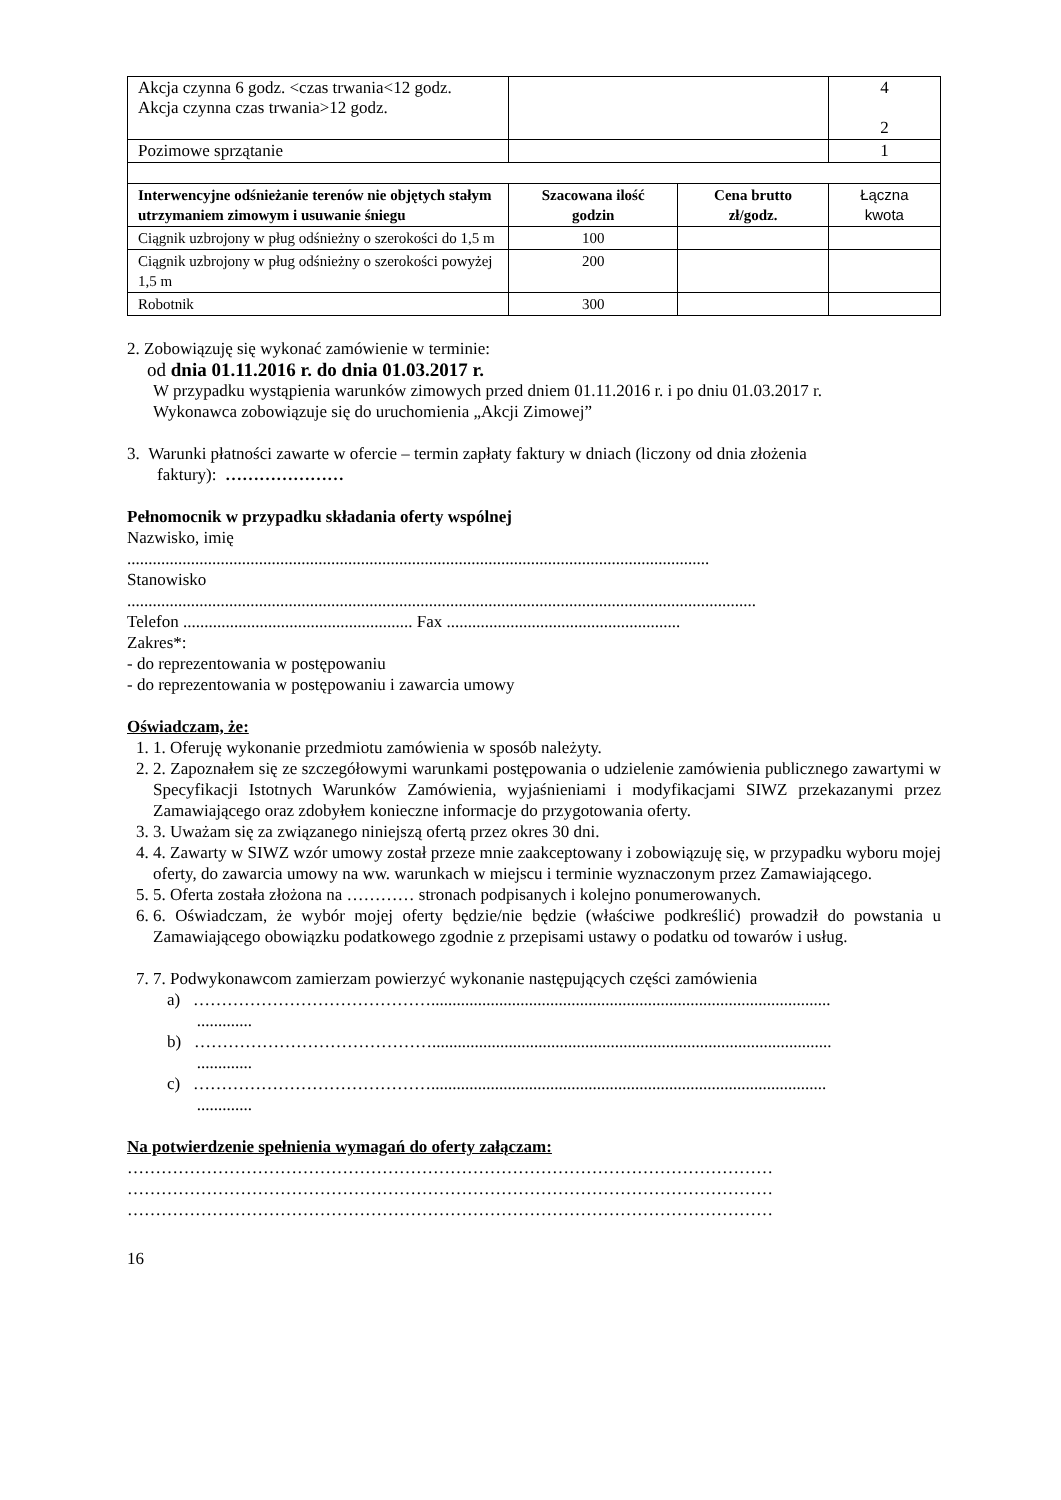| Akcja czynna 6 godz. <czas trwania<12 godz. Akcja czynna czas trwania>12 godz. | | | 4 2 |
| Pozimowe sprzątanie | | | 1 |
| Interwencyjne odśnieżanie terenów nie objętych stałym utrzymaniem zimowym i usuwanie śniegu | Szacowana ilość godzin | Cena brutto zł/godz. | Łączna kwota |
| Ciągnik uzbrojony w pług odśnieżny o szerokości do 1,5 m | 100 | | |
| Ciągnik uzbrojony w pług odśnieżny o szerokości powyżej 1,5 m | 200 | | |
| Robotnik | 300 | | |
2. Zobowiązuję się wykonać zamówienie w terminie:
od dnia 01.11.2016 r. do dnia 01.03.2017 r.
W przypadku wystąpienia warunków zimowych przed dniem 01.11.2016 r. i po dniu 01.03.2017 r.
Wykonawca zobowiązuje się do uruchomienia „Akcji Zimowej”
3. Warunki płatności zawarte w ofercie – termin zapłaty faktury w dniach (liczony od dnia złożenia
faktury): …………………
Pełnomocnik w przypadku składania oferty wspólnej
Nazwisko, imię
.........................................................................................................................................
Stanowisko
....................................................................................................................................................
Telefon ...................................................... Fax .......................................................
Zakres*:
- do reprezentowania w postępowaniu
- do reprezentowania w postępowaniu i zawarcia umowy
Oświadczam, że:
1. 1. Oferuję wykonanie przedmiotu zamówienia w sposób należyty.
2. 2. Zapoznałem się ze szczegółowymi warunkami postępowania o udzielenie zamówienia publicznego zawartymi w Specyfikacji Istotnych Warunków Zamówienia, wyjaśnieniami i modyfikacjami SIWZ przekazanymi przez Zamawiającego oraz zdobyłem konieczne informacje do przygotowania oferty.
3. 3. Uważam się za związanego niniejszą ofertą przez okres 30 dni.
4. 4. Zawarty w SIWZ wzór umowy został przeze mnie zaakceptowany i zobowiązuję się, w przypadku wyboru mojej oferty, do zawarcia umowy na ww. warunkach w miejscu i terminie wyznaczonym przez Zamawiającego.
5. 5. Oferta została złożona na ………… stronach podpisanych i kolejno ponumerowanych.
6. 6. Oświadczam, że wybór mojej oferty będzie/nie będzie (właściwe podkreślić) prowadził do powstania u Zamawiającego obowiązku podatkowego zgodnie z przepisami ustawy o podatku od towarów i usług.
7. 7. Podwykonawcom zamierzam powierzyć wykonanie następujących części zamówienia
a) ……………………………………..............................................................................................
.............
b) ……………………………………..............................................................................................
.............
c) …………………………………….............................................................................................
.............
Na potwierdzenie spełnienia wymagań do oferty załączam:
……………………………………………………………………………………………………
……………………………………………………………………………………………………
……………………………………………………………………………………………………
16